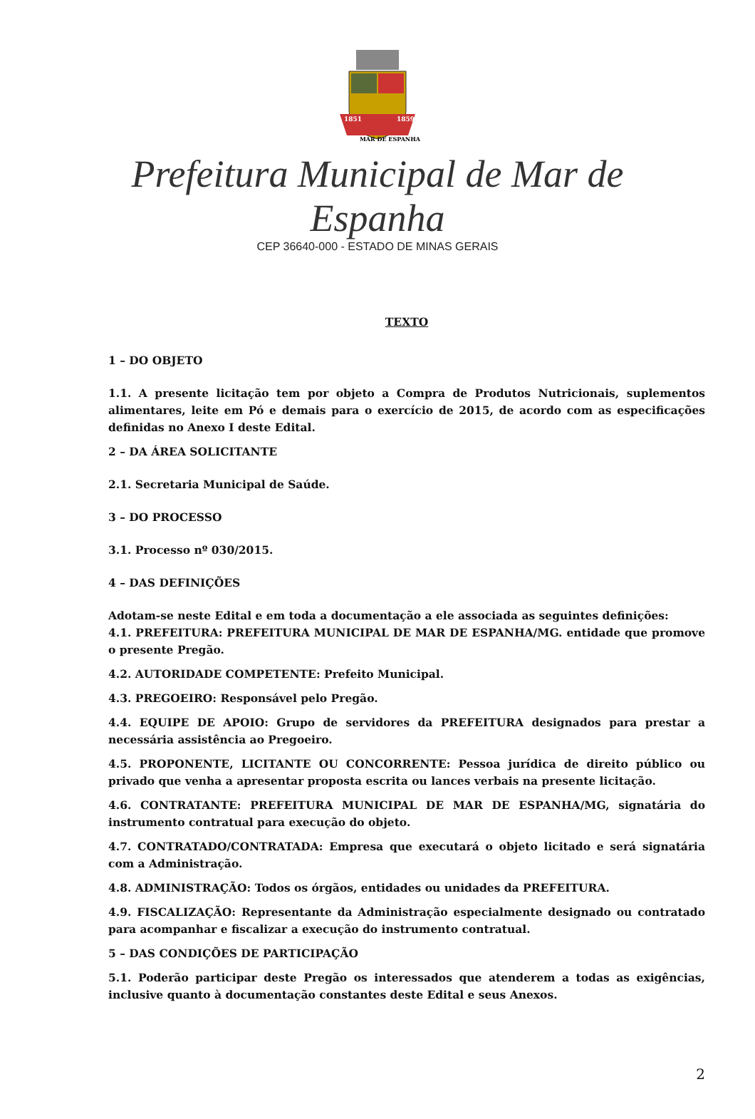1851
1859
MAR DE ESPANHA
Prefeitura Municipal de Mar de Espanha
CEP 36640-000 - ESTADO DE MINAS GERAIS
TEXTO
1 – DO OBJETO
1.1. A presente licitação tem por objeto a Compra de Produtos Nutricionais, suplementos alimentares, leite em Pó e demais para o exercício de 2015, de acordo com as especificações definidas no Anexo I deste Edital.
2 – DA ÁREA SOLICITANTE
2.1. Secretaria Municipal de Saúde.
3 – DO PROCESSO
3.1. Processo nº 030/2015.
4 – DAS DEFINIÇÕES
Adotam-se neste Edital e em toda a documentação a ele associada as seguintes definições:
4.1. PREFEITURA: PREFEITURA MUNICIPAL DE MAR DE ESPANHA/MG. entidade que promove o presente Pregão.
4.2. AUTORIDADE COMPETENTE: Prefeito Municipal.
4.3. PREGOEIRO: Responsável pelo Pregão.
4.4. EQUIPE DE APOIO: Grupo de servidores da PREFEITURA designados para prestar a necessária assistência ao Pregoeiro.
4.5. PROPONENTE, LICITANTE OU CONCORRENTE: Pessoa jurídica de direito público ou privado que venha a apresentar proposta escrita ou lances verbais na presente licitação.
4.6. CONTRATANTE: PREFEITURA MUNICIPAL DE MAR DE ESPANHA/MG, signatária do instrumento contratual para execução do objeto.
4.7. CONTRATADO/CONTRATADA: Empresa que executará o objeto licitado e será signatária com a Administração.
4.8. ADMINISTRAÇÃO: Todos os órgãos, entidades ou unidades da PREFEITURA.
4.9. FISCALIZAÇÃO: Representante da Administração especialmente designado ou contratado para acompanhar e fiscalizar a execução do instrumento contratual.
5 – DAS CONDIÇÕES DE PARTICIPAÇÃO
5.1. Poderão participar deste Pregão os interessados que atenderem a todas as exigências, inclusive quanto à documentação constantes deste Edital e seus Anexos.
2